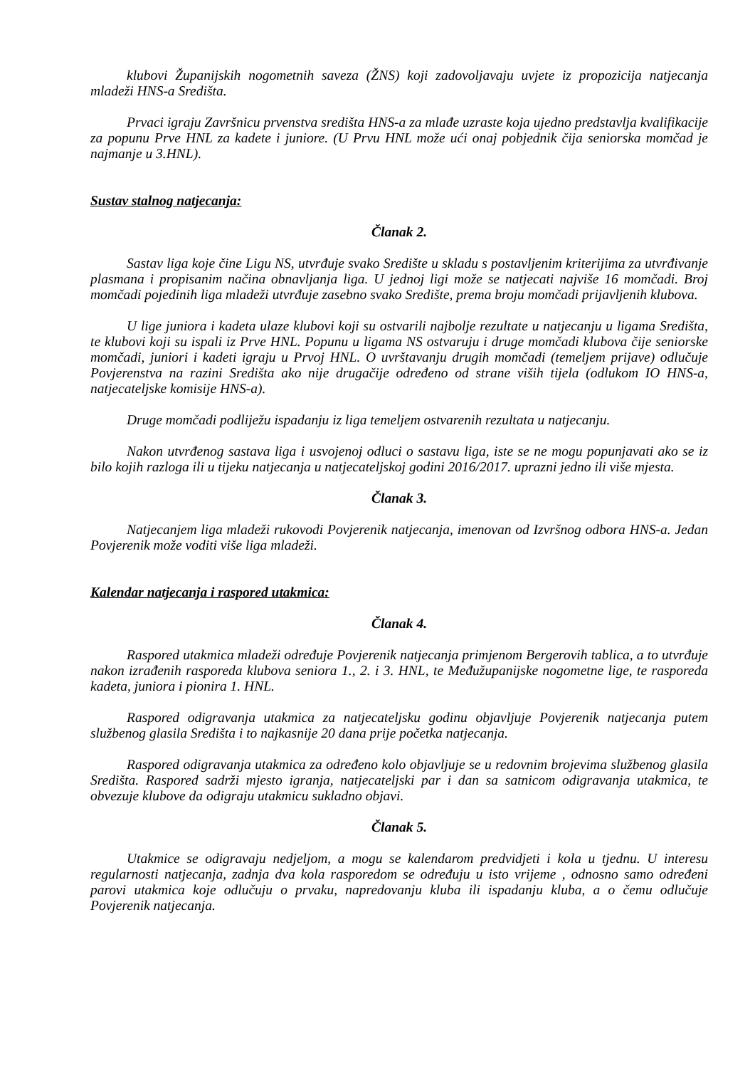klubovi Županijskih nogometnih saveza (ŽNS) koji zadovoljavaju uvjete iz propozicija natjecanja mladeži HNS-a Središta.
Prvaci igraju Završnicu prvenstva središta HNS-a za mlađe uzraste koja ujedno predstavlja kvalifikacije za popunu Prve HNL za kadete i juniore. (U Prvu HNL može ući onaj pobjednik čija seniorska momčad je najmanje u 3.HNL).
Sustav stalnog natjecanja:
Članak 2.
Sastav liga koje čine Ligu NS, utvrđuje svako Središte u skladu s postavljenim kriterijima za utvrđivanje plasmana i propisanim načina obnavljanja liga. U jednoj ligi može se natjecati najviše 16 momčadi. Broj momčadi pojedinih liga mladeži utvrđuje zasebno svako Središte, prema broju momčadi prijavljenih klubova.
U lige juniora i kadeta ulaze klubovi koji su ostvarili najbolje rezultate u natjecanju u ligama Središta, te klubovi koji su ispali iz Prve HNL. Popunu u ligama NS ostvaruju i druge momčadi klubova čije seniorske momčadi, juniori i kadeti igraju u Prvoj HNL. O uvrštavanju drugih momčadi (temeljem prijave) odlučuje Povjerenstva na razini Središta ako nije drugačije određeno od strane viših tijela (odlukom IO HNS-a, natjecateljske komisije HNS-a).
Druge momčadi podliježu ispadanju iz liga temeljem ostvarenih rezultata u natjecanju.
Nakon utvrđenog sastava liga i usvojenoj odluci o sastavu liga, iste se ne mogu popunjavati ako se iz bilo kojih razloga ili u tijeku natjecanja u natjecateljskoj godini 2016/2017. uprazni jedno ili više mjesta.
Članak 3.
Natjecanjem liga mladeži rukovodi Povjerenik natjecanja, imenovan od Izvršnog odbora HNS-a. Jedan Povjerenik može voditi više liga mladeži.
Kalendar natjecanja i raspored utakmica:
Članak 4.
Raspored utakmica mladeži određuje Povjerenik natjecanja primjenom Bergerovih tablica, a to utvrđuje nakon izrađenih rasporeda klubova seniora 1., 2. i 3. HNL, te Međužupanijske nogometne lige, te rasporeda kadeta, juniora i pionira 1. HNL.
Raspored odigravanja utakmica za natjecateljsku godinu objavljuje Povjerenik natjecanja putem službenog glasila Središta i to najkasnije 20 dana prije početka natjecanja.
Raspored odigravanja utakmica za određeno kolo objavljuje se u redovnim brojevima službenog glasila Središta. Raspored sadrži mjesto igranja, natjecateljski par i dan sa satnicom odigravanja utakmica, te obvezuje klubove da odigraju utakmicu sukladno objavi.
Članak 5.
Utakmice se odigravaju nedjeljom, a mogu se kalendarom predvidjeti i kola u tjednu. U interesu regularnosti natjecanja, zadnja dva kola rasporedom se određuju u isto vrijeme , odnosno samo određeni parovi utakmica koje odlučuju o prvaku, napredovanju kluba ili ispadanju kluba, a o čemu odlučuje Povjerenik natjecanja.